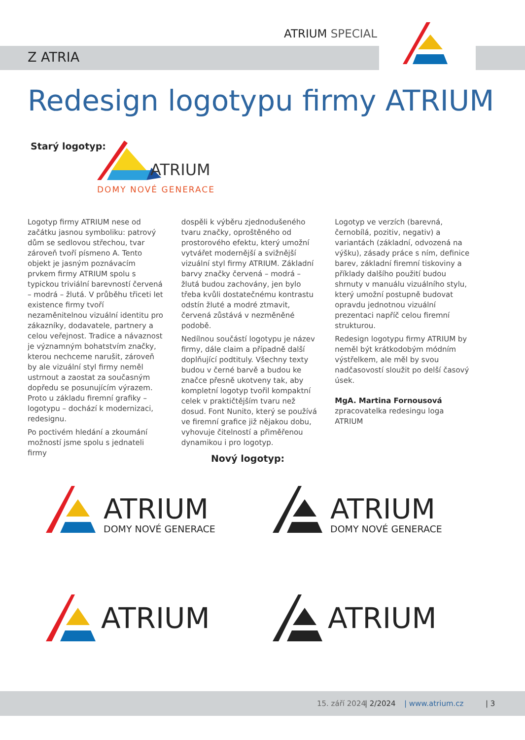ATRIUM SPECIAL
Z ATRIA
Redesign logotypu firmy ATRIUM
Starý logotyp:
ATRIUM
DOMY NOVÉ GENERACE
Logotyp firmy ATRIUM nese od začátku jasnou symboliku: patrový dům se sedlovou střechou, tvar zároveň tvoří písmeno A. Tento objekt je jasným poznávacím prvkem firmy ATRIUM spolu s typickou triviální barevností červená – modrá – žlutá. V průběhu třiceti let existence firmy tvoří nezaměnitelnou vizuální identitu pro zákazníky, dodavatele, partnery a celou veřejnost. Tradice a návaznost je významným bohatstvím značky, kterou nechceme narušit, zároveň by ale vizuální styl firmy neměl ustrnout a zaostat za současným dopředu se posunujícím výrazem. Proto u základu firemní grafiky – logotypu – dochází k modernizaci, redesignu.
Po poctivém hledání a zkoumání možností jsme spolu s jednateli firmy
dospěli k výběru zjednodušeného tvaru značky, oproštěného od prostorového efektu, který umožní vytvářet modernější a svižnější vizuální styl firmy ATRIUM. Základní barvy značky červená – modrá – žlutá budou zachovány, jen bylo třeba kvůli dostatečnému kontrastu odstín žluté a modré ztmavit, červená zůstává v nezměněné podobě.
Nedílnou součástí logotypu je název firmy, dále claim a případně další doplňující podtituly. Všechny texty budou v černé barvě a budou ke značce přesně ukotveny tak, aby kompletní logotyp tvořil kompaktní celek v praktičtějším tvaru než dosud. Font Nunito, který se používá ve firemní grafice již nějakou dobu, vyhovuje čitelností a přiměřenou dynamikou i pro logotyp.
Logotyp ve verzích (barevná, černobílá, pozitiv, negativ) a variantách (základní, odvozená na výšku), zásady práce s ním, definice barev, základní firemní tiskoviny a příklady dalšího použití budou shrnuty v manuálu vizuálního stylu, který umožní postupně budovat opravdu jednotnou vizuální prezentaci napříč celou firemní strukturou.
Redesign logotypu firmy ATRIUM by neměl být krátkodobým módním výstřelkem, ale měl by svou nadčasovostí sloužit po delší časový úsek.
MgA. Martina Fornousová
zpracovatelka redesingu loga ATRIUM
Nový logotyp:
ATRIUM
DOMY NOVÉ GENERACE
ATRIUM
DOMY NOVÉ GENERACE
ATRIUM
ATRIUM
15. září 2024 | 2/2024 | www.atrium.cz | 3